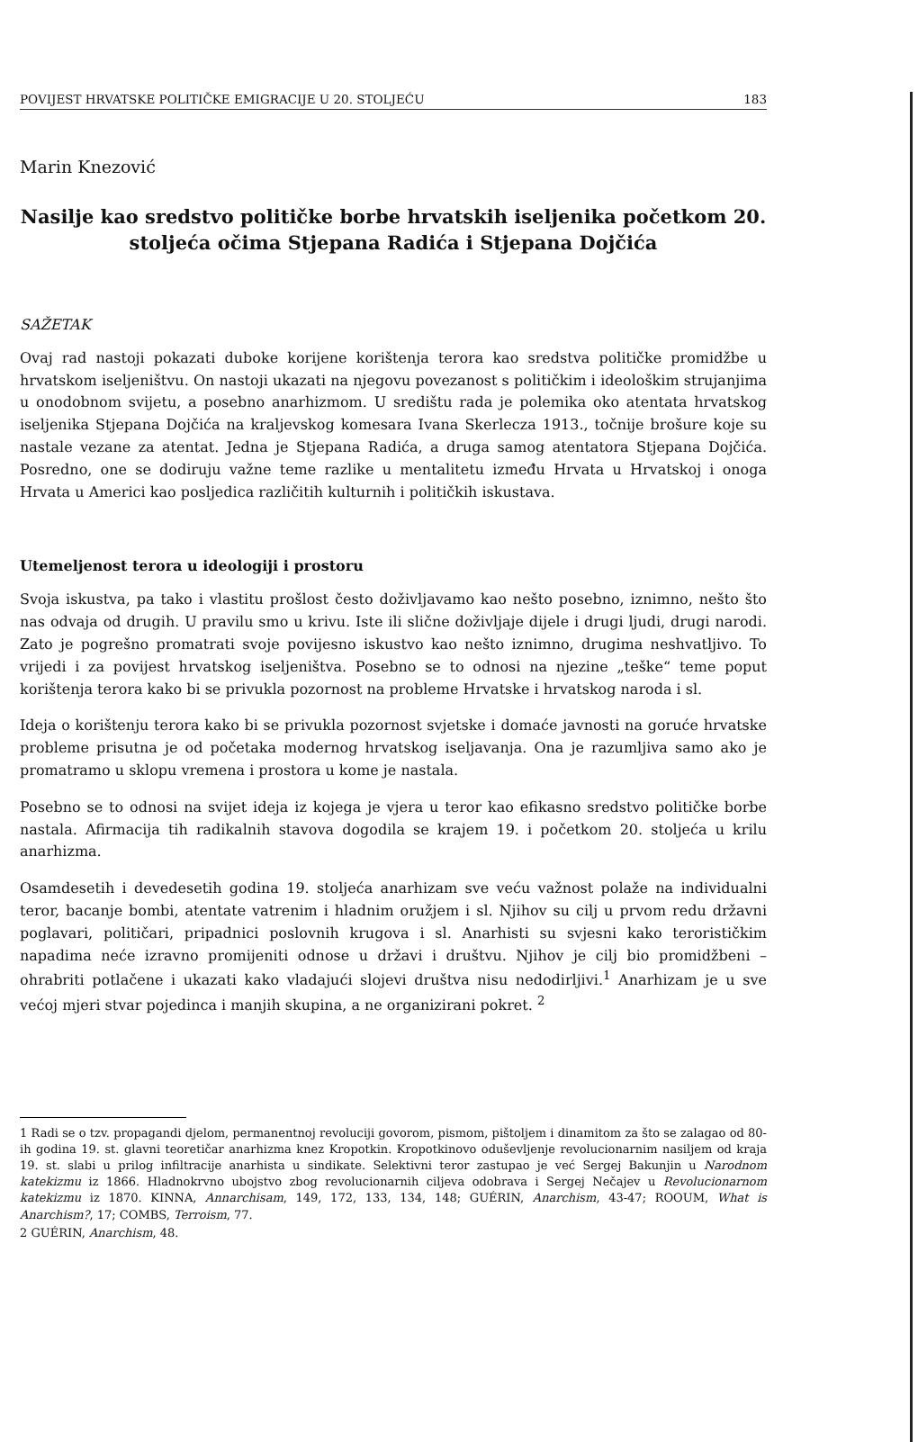POVIJEST HRVATSKE POLITIČKE EMIGRACIJE U 20. STOLJEĆU 183
Marin Knezović
Nasilje kao sredstvo političke borbe hrvatskih iseljenika početkom 20. stoljeća očima Stjepana Radića i Stjepana Dojčića
SAŽETAK
Ovaj rad nastoji pokazati duboke korijene korištenja terora kao sredstva političke promidžbe u hrvatskom iseljeništvu. On nastoji ukazati na njegovu povezanost s političkim i ideološkim strujanjima u onodobnom svijetu, a posebno anarhizmom. U središtu rada je polemika oko atentata hrvatskog iseljenika Stjepana Dojčića na kraljevskog komesara Ivana Skerlecza 1913., točnije brošure koje su nastale vezane za atentat. Jedna je Stjepana Radića, a druga samog atentatora Stjepana Dojčića. Posredno, one se dodiruju važne teme razlike u mentalitetu između Hrvata u Hrvatskoj i onoga Hrvata u Americi kao posljedica različitih kulturnih i političkih iskustava.
Utemeljenost terora u ideologiji i prostoru
Svoja iskustva, pa tako i vlastitu prošlost često doživljavamo kao nešto posebno, iznimno, nešto što nas odvaja od drugih. U pravilu smo u krivu. Iste ili slične doživljaje dijele i drugi ljudi, drugi narodi. Zato je pogrešno promatrati svoje povijesno iskustvo kao nešto iznimno, drugima neshvatljivo. To vrijedi i za povijest hrvatskog iseljeništva. Posebno se to odnosi na njezine „teške“ teme poput korištenja terora kako bi se privukla pozornost na probleme Hrvatske i hrvatskog naroda i sl.
Ideja o korištenju terora kako bi se privukla pozornost svjetske i domaće javnosti na goruće hrvatske probleme prisutna je od početaka modernog hrvatskog iseljavanja. Ona je razumljiva samo ako je promatramo u sklopu vremena i prostora u kome je nastala.
Posebno se to odnosi na svijet ideja iz kojega je vjera u teror kao efikasno sredstvo političke borbe nastala. Afirmacija tih radikalnih stavova dogodila se krajem 19. i početkom 20. stoljeća u krilu anarhizma.
Osamdesetih i devedesetih godina 19. stoljeća anarhizam sve veću važnost polaže na individualni teror, bacanje bombi, atentate vatrenim i hladnim oružjem i sl. Njihov su cilj u prvom redu državni poglavari, političari, pripadnici poslovnih krugova i sl. Anarhisti su svjesni kako terorističkim napadima neće izravno promijeniti odnose u državi i društvu. Njihov je cilj bio promidžbeni – ohrabriti potlačene i ukazati kako vladajući slojevi društva nisu nedodirljivi.<sup>1</sup> Anarhizam je u sve većoj mjeri stvar pojedinca i manjih skupina, a ne organizirani pokret. <sup>2</sup>
1 Radi se o tzv. propagandi djelom, permanentnoj revoluciji govorom, pismom, pištoljem i dinamitom za što se zalagao od 80-ih godina 19. st. glavni teoretičar anarhizma knez Kropotkin. Kropotkinovo oduševljenje revolucionarnim nasiljem od kraja 19. st. slabi u prilog infiltracije anarhista u sindikate. Selektivni teror zastupao je već Sergej Bakunjin u Narodnom katekizmu iz 1866. Hladnokrvno ubojstvo zbog revolucionarnih ciljeva odobrava i Sergej Nečajev u Revolucionarnom katekizmu iz 1870. KINNA, Annarchisam, 149, 172, 133, 134, 148; GUÉRIN, Anarchism, 43-47; ROOUM, What is Anarchism?, 17; COMBS, Terroism, 77.
2 GUÉRIN, Anarchism, 48.